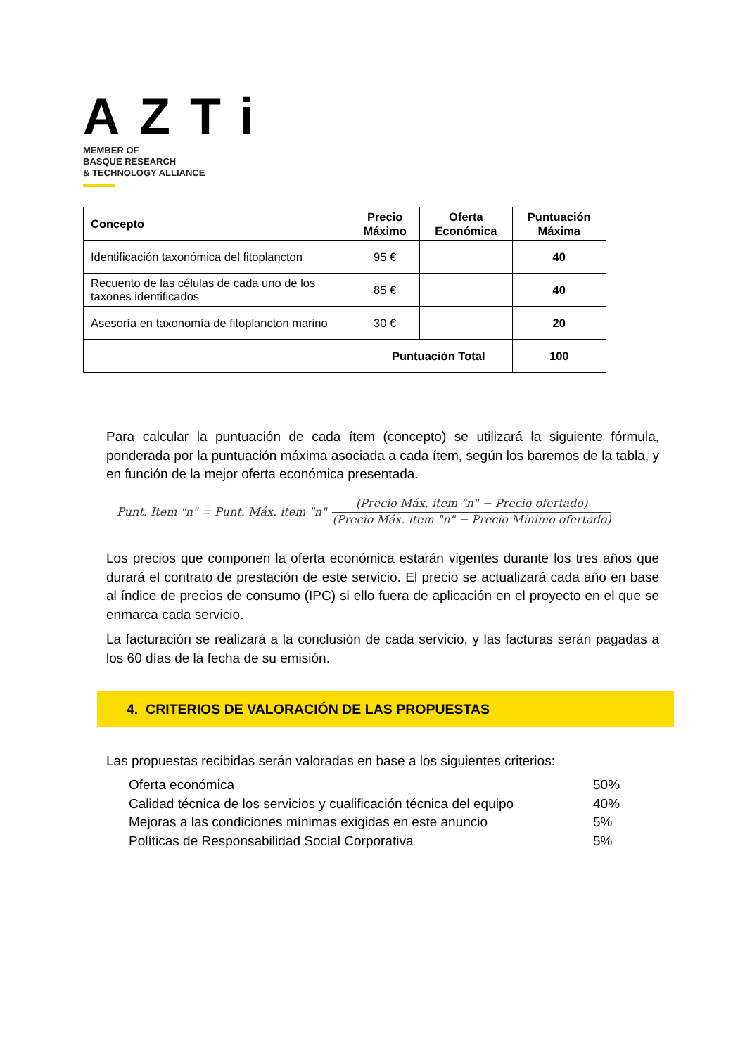AZTi
MEMBER OF
BASQUE RESEARCH
& TECHNOLOGY ALLIANCE
| Concepto | Precio Máximo | Oferta Económica | Puntuación Máxima |
| --- | --- | --- | --- |
| Identificación taxonómica del fitoplancton | 95 € | | 40 |
| Recuento de las células de cada uno de los taxones identificados | 85 € | | 40 |
| Asesoría en taxonomía de fitoplancton marino | 30 € | | 20 |
| Puntuación Total | | | 100 |
Para calcular la puntuación de cada ítem (concepto) se utilizará la siguiente fórmula, ponderada por la puntuación máxima asociada a cada ítem, según los baremos de la tabla, y en función de la mejor oferta económica presentada.
Punt. Item "n" = Punt. Máx. item "n"
(Precio Máx. item "n" − Precio ofertado)
(Precio Máx. item "n" − Precio Mínimo ofertado)
Los precios que componen la oferta económica estarán vigentes durante los tres años que durará el contrato de prestación de este servicio. El precio se actualizará cada año en base al índice de precios de consumo (IPC) si ello fuera de aplicación en el proyecto en el que se enmarca cada servicio.
La facturación se realizará a la conclusión de cada servicio, y las facturas serán pagadas a los 60 días de la fecha de su emisión.
4. CRITERIOS DE VALORACIÓN DE LAS PROPUESTAS
Las propuestas recibidas serán valoradas en base a los siguientes criterios:
Oferta económica 50%
Calidad técnica de los servicios y cualificación técnica del equipo 40%
Mejoras a las condiciones mínimas exigidas en este anuncio 5%
Políticas de Responsabilidad Social Corporativa 5%